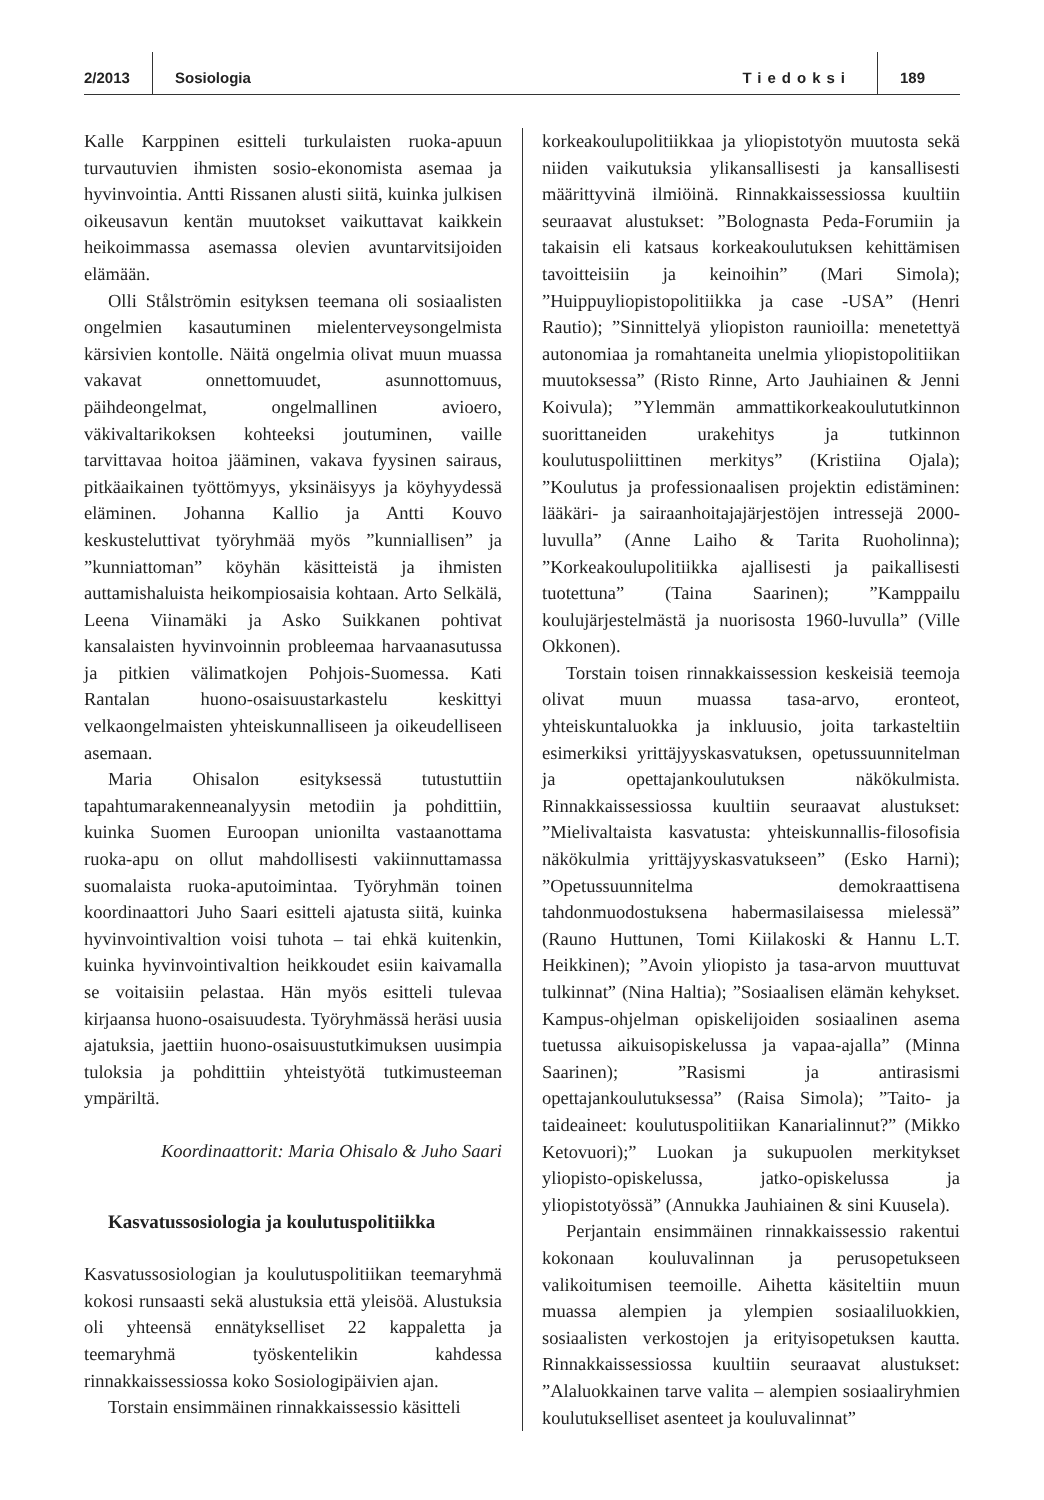2/2013 Sosiologia Tiedoksi 189
Kalle Karppinen esitteli turkulaisten ruoka-apuun turvautuvien ihmisten sosio-ekonomista asemaa ja hyvinvointia. Antti Rissanen alusti siitä, kuinka julkisen oikeusavun kentän muutokset vaikuttavat kaikkein heikoimmassa asemassa olevien avuntarvitsijoiden elämään.
Olli Stålströmin esityksen teemana oli sosiaalisten ongelmien kasautuminen mielenterveysongelmista kärsivien kontolle. Näitä ongelmia olivat muun muassa vakavat onnettomuudet, asunnottomuus, päihdeongelmat, ongelmallinen avioero, väkivaltarikoksen kohteeksi joutuminen, vaille tarvittavaa hoitoa jääminen, vakava fyysinen sairaus, pitkäaikainen työttömyys, yksinäisyys ja köyhyydessä eläminen. Johanna Kallio ja Antti Kouvo keskusteluttivat työryhmää myös ”kunniallisen” ja ”kunniattoman” köyhän käsitteistä ja ihmisten auttamishaluista heikompiosaisia kohtaan. Arto Selkälä, Leena Viinamäki ja Asko Suikkanen pohtivat kansalaisten hyvinvoinnin probleemaa harvaanasutussa ja pitkien välimatkojen Pohjois-Suomessa. Kati Rantalan huono-osaisuustarkastelu keskittyi velkaongelmaisten yhteiskunnalliseen ja oikeudelliseen asemaan.
Maria Ohisalon esityksessä tutustuttiin tapahtumarakenneanalyysin metodiin ja pohdittiin, kuinka Suomen Euroopan unionilta vastaanottama ruoka-apu on ollut mahdollisesti vakiinnuttamassa suomalaista ruoka-aputoimintaa. Työryhmän toinen koordinaattori Juho Saari esitteli ajatusta siitä, kuinka hyvinvointivaltion voisi tuhota – tai ehkä kuitenkin, kuinka hyvinvointivaltion heikkoudet esiin kaivamalla se voitaisiin pelastaa. Hän myös esitteli tulevaa kirjaansa huono-osaisuudesta. Työryhmässä heräsi uusia ajatuksia, jaettiin huono-osaisuustutkimuksen uusimpia tuloksia ja pohdittiin yhteistyötä tutkimusteeman ympäriltä.
Koordinaattorit: Maria Ohisalo & Juho Saari
Kasvatussosiologia ja koulutuspolitiikka
Kasvatussosiologian ja koulutuspolitiikan teemaryhmä kokosi runsaasti sekä alustuksia että yleisöä. Alustuksia oli yhteensä ennätykselliset 22 kappaletta ja teemaryhmä työskentelikin kahdessa rinnakkaissessiossa koko Sosiologipäivien ajan.
Torstain ensimmäinen rinnakkaissessio käsitteli
korkeakoulupolitiikkaa ja yliopistotyön muutosta sekä niiden vaikutuksia ylikansallisesti ja kansallisesti määrittyvinä ilmiöinä. Rinnakkaissessiossa kuultiin seuraavat alustukset: ”Bolognasta Peda-Forumiin ja takaisin eli katsaus korkeakoulutuksen kehittämisen tavoitteisiin ja keinoihin” (Mari Simola); ”Huippuyliopistopolitiikka ja case -USA” (Henri Rautio); ”Sinnittelyä yliopiston raunioilla: menetettyä autonomiaa ja romahtaneita unelmia yliopistopolitiikan muutoksessa” (Risto Rinne, Arto Jauhiainen & Jenni Koivula); ”Ylemmän ammattikorkeakoulututkinnon suorittaneiden urakehitys ja tutkinnon koulutuspoliittinen merkitys” (Kristiina Ojala); ”Koulutus ja professionaalisen projektin edistäminen: lääkäri- ja sairaanhoitajajärjestöjen intressejä 2000-luvulla” (Anne Laiho & Tarita Ruoholinna); ”Korkeakoulupolitiikka ajallisesti ja paikallisesti tuotettuna” (Taina Saarinen); ”Kamppailu koulujärjestelmästä ja nuorisosta 1960-luvulla” (Ville Okkonen).
Torstain toisen rinnakkaissession keskeisiä teemoja olivat muun muassa tasa-arvo, eronteot, yhteiskuntaluokka ja inkluusio, joita tarkasteltiin esimerkiksi yrittäjyyskasvatuksen, opetussuunnitelman ja opettajankoulutuksen näkökulmista. Rinnakkaissessiossa kuultiin seuraavat alustukset: ”Mielivaltaista kasvatusta: yhteiskunnallis-filosofisia näkökulmia yrittäjyyskasvatukseen” (Esko Harni); ”Opetussuunnitelma demokraattisena tahdonmuodostuksena habermasilaisessa mielessä” (Rauno Huttunen, Tomi Kiilakoski & Hannu L.T. Heikkinen); ”Avoin yliopisto ja tasa-arvon muuttuvat tulkinnat” (Nina Haltia); ”Sosiaalisen elämän kehykset. Kampus-ohjelman opiskelijoiden sosiaalinen asema tuetussa aikuisopiskelussa ja vapaa-ajalla” (Minna Saarinen); ”Rasismi ja antirasismi opettajankoulutuksessa” (Raisa Simola); ”Taito- ja taideaineet: koulutuspolitiikan Kanarialinnut?” (Mikko Ketovuori);” Luokan ja sukupuolen merkitykset yliopisto-opiskelussa, jatko-opiskelussa ja yliopistotyössä” (Annukka Jauhiainen & sini Kuusela).
Perjantain ensimmäinen rinnakkaissessio rakentui kokonaan kouluvalinnan ja perusopetukseen valikoitumisen teemoille. Aihetta käsiteltiin muun muassa alempien ja ylempien sosiaaliluokkien, sosiaalisten verkostojen ja erityisopetuksen kautta. Rinnakkaissessiossa kuultiin seuraavat alustukset: ”Alaluokkainen tarve valita – alempien sosiaaliryhmien koulutukselliset asenteet ja kouluvalinnat”